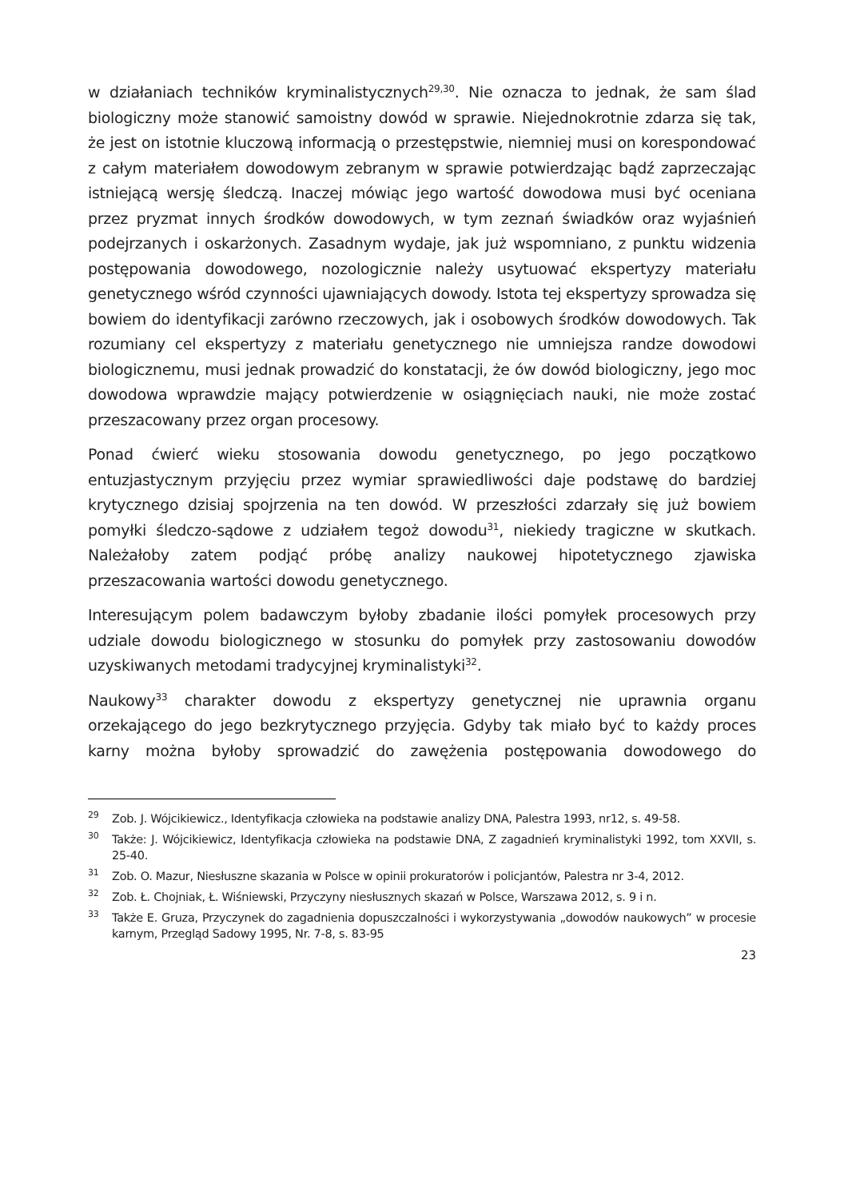w działaniach techników kryminalistycznych<sup>29,30</sup>. Nie oznacza to jednak, że sam ślad biologiczny może stanowić samoistny dowód w sprawie. Niejednokrotnie zdarza się tak, że jest on istotnie kluczową informacją o przestępstwie, niemniej musi on korespondować z całym materiałem dowodowym zebranym w sprawie potwierdzając bądź zaprzeczając istniejącą wersję śledczą. Inaczej mówiąc jego wartość dowodowa musi być oceniana przez pryzmat innych środków dowodowych, w tym zeznań świadków oraz wyjaśnień podejrzanych i oskarżonych. Zasadnym wydaje, jak już wspomniano, z punktu widzenia postępowania dowodowego, nozologicznie należy usytuować ekspertyzy materiału genetycznego wśród czynności ujawniających dowody. Istota tej ekspertyzy sprowadza się bowiem do identyfikacji zarówno rzeczowych, jak i osobowych środków dowodowych. Tak rozumiany cel ekspertyzy z materiału genetycznego nie umniejsza randze dowodowi biologicznemu, musi jednak prowadzić do konstatacji, że ów dowód biologiczny, jego moc dowodowa wprawdzie mający potwierdzenie w osiągnięciach nauki, nie może zostać przeszacowany przez organ procesowy.
Ponad ćwierć wieku stosowania dowodu genetycznego, po jego początkowo entuzjastycznym przyjęciu przez wymiar sprawiedliwości daje podstawę do bardziej krytycznego dzisiaj spojrzenia na ten dowód. W przeszłości zdarzały się już bowiem pomyłki śledczo-sądowe z udziałem tegoż dowodu<sup>31</sup>, niekiedy tragiczne w skutkach. Należałoby zatem podjąć próbę analizy naukowej hipotetycznego zjawiska przeszacowania wartości dowodu genetycznego.
Interesującym polem badawczym byłoby zbadanie ilości pomyłek procesowych przy udziale dowodu biologicznego w stosunku do pomyłek przy zastosowaniu dowodów uzyskiwanych metodami tradycyjnej kryminalistyki<sup>32</sup>.
Naukowy<sup>33</sup> charakter dowodu z ekspertyzy genetycznej nie uprawnia organu orzekającego do jego bezkrytycznego przyjęcia. Gdyby tak miało być to każdy proces karny można byłoby sprowadzić do zawężenia postępowania dowodowego do
<sup>29</sup> Zob. J. Wójcikiewicz., Identyfikacja człowieka na podstawie analizy DNA, Palestra 1993, nr12, s. 49-58.
<sup>30</sup> Także: J. Wójcikiewicz, Identyfikacja człowieka na podstawie DNA, Z zagadnień kryminalistyki 1992, tom XXVII, s. 25-40.
<sup>31</sup> Zob. O. Mazur, Niesłuszne skazania w Polsce w opinii prokuratorów i policjantów, Palestra nr 3-4, 2012.
<sup>32</sup> Zob. Ł. Chojniak, Ł. Wiśniewski, Przyczyny niesłusznych skazań w Polsce, Warszawa 2012, s. 9 i n.
<sup>33</sup> Także E. Gruza, Przyczynek do zagadnienia dopuszczalności i wykorzystywania „dowodów naukowych” w procesie karnym, Przegląd Sadowy 1995, Nr. 7-8, s. 83-95
23